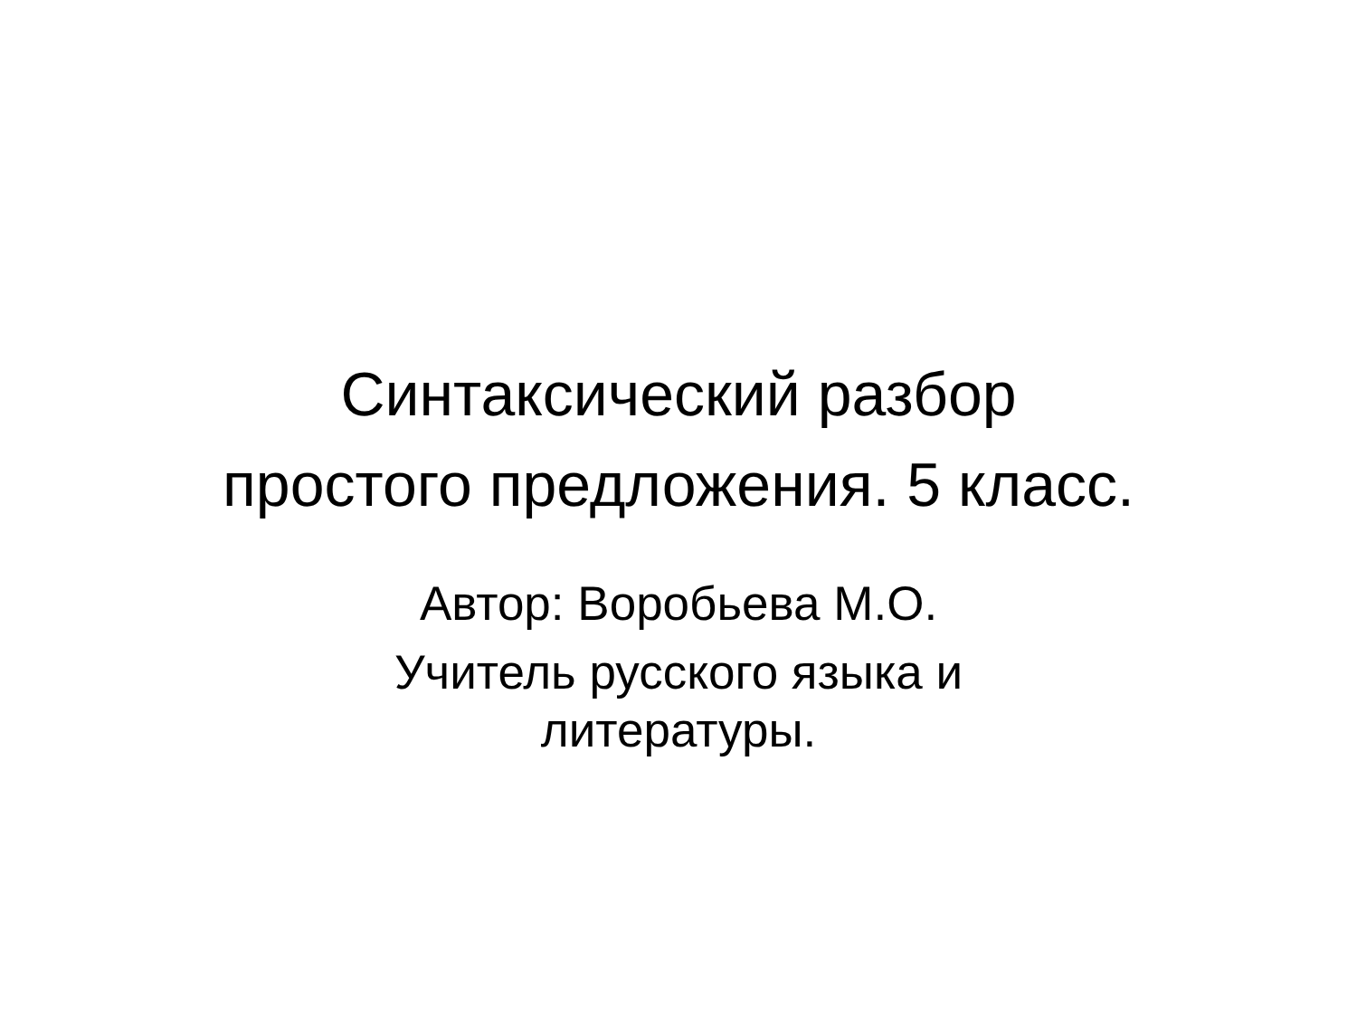Синтаксический разбор
простого предложения. 5 класс.
Автор: Воробьева М.О.
Учитель русского языка и
литературы.